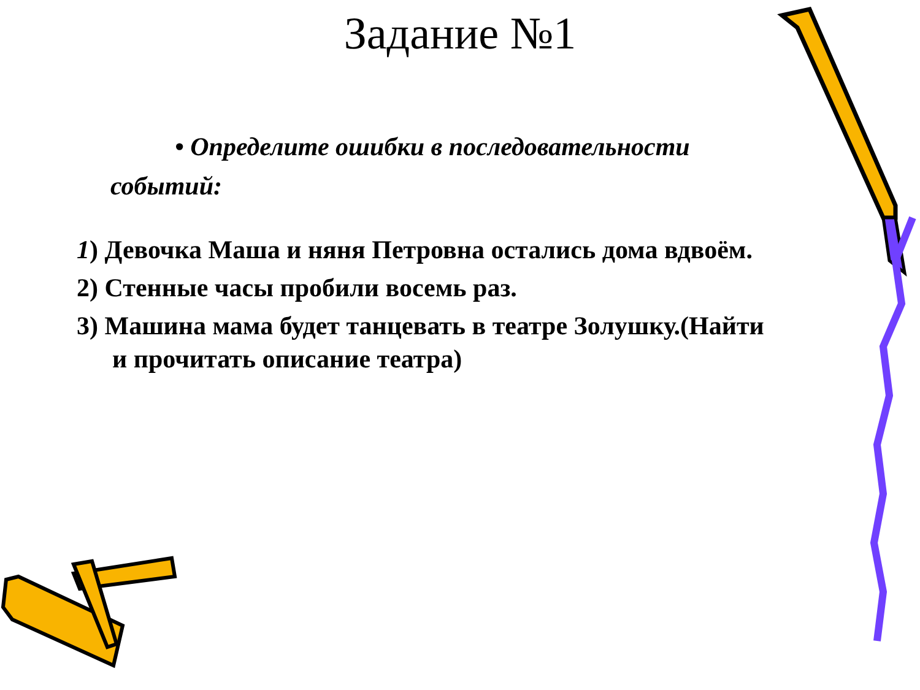Задание №1
• Определите ошибки в последовательности событий:
1) Девочка Маша и няня Петровна остались дома вдвоём.
2) Стенные часы пробили восемь раз.
3) Машина мама будет танцевать в театре Золушку.(Найти и прочитать описание театра)